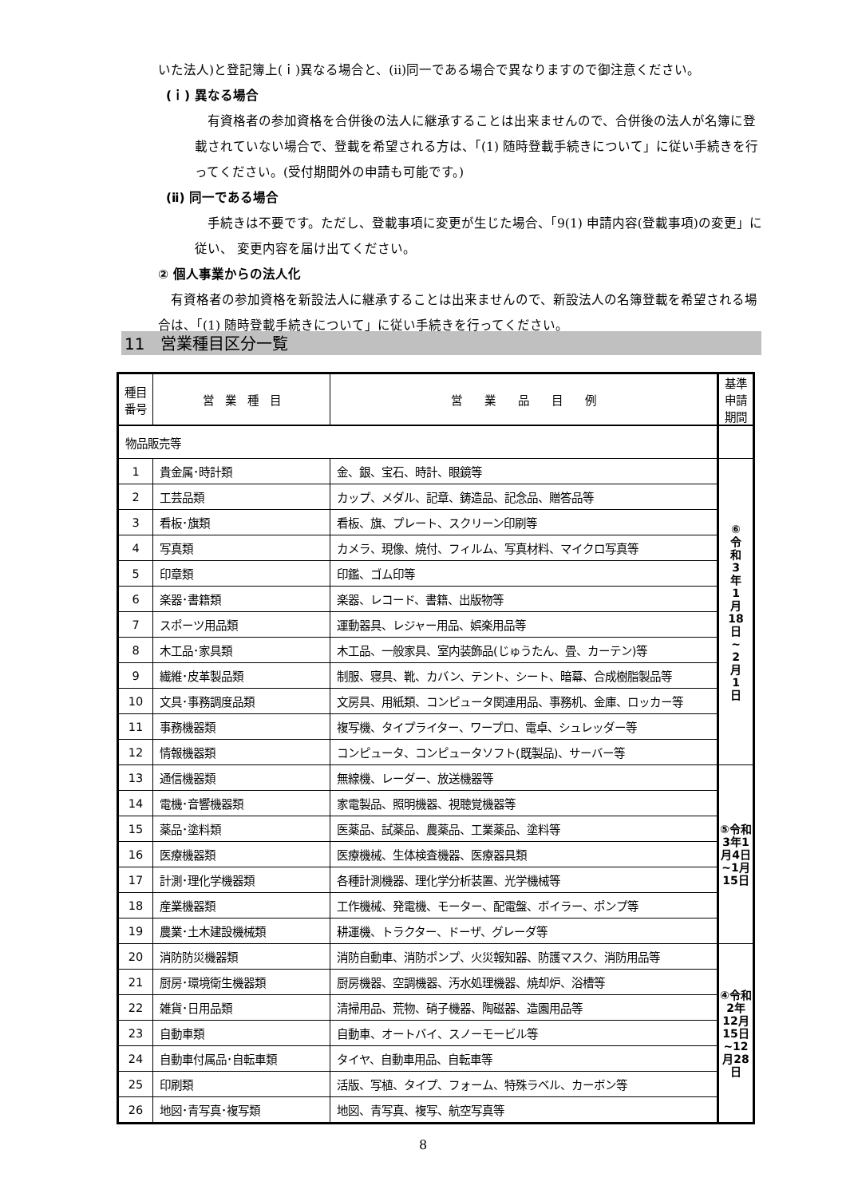いた法人)と登記簿上(ｉ)異なる場合と、(ⅱ)同一である場合で異なりますので御注意ください。
(ｉ) 異なる場合
有資格者の参加資格を合併後の法人に継承することは出来ませんので、合併後の法人が名簿に登載されていない場合で、登載を希望される方は、「(1) 随時登載手続きについて」に従い手続きを行ってください。(受付期間外の申請も可能です。)
(ⅱ) 同一である場合
手続きは不要です。ただし、登載事項に変更が生じた場合、「9(1) 申請内容(登載事項)の変更」に従い、 変更内容を届け出てください。
② 個人事業からの法人化
有資格者の参加資格を新設法人に継承することは出来ませんので、新設法人の名簿登載を希望される場合は、「(1) 随時登載手続きについて」に従い手続きを行ってください。
11　営業種目区分一覧
| 種目 番号 | 営 業 種 目 | 営 業 品 目 例 | 基準 申請 期間 |
| --- | --- | --- | --- |
| 物品販売等 | | | |
| 1 | 貴金属･時計類 | 金、銀、宝石、時計、眼鏡等 | ⑥ 令 和 3 年 1 月 18 日 ~ 2 月 1 日 |
| 2 | 工芸品類 | カップ、メダル、記章、鋳造品、記念品、贈答品等 | |
| 3 | 看板･旗類 | 看板、旗、プレート、スクリーン印刷等 | |
| 4 | 写真類 | カメラ、現像、焼付、フィルム、写真材料、マイクロ写真等 | |
| 5 | 印章類 | 印鑑、ゴム印等 | |
| 6 | 楽器･書籍類 | 楽器、レコード、書籍、出版物等 | |
| 7 | スポーツ用品類 | 運動器具、レジャー用品、娯楽用品等 | |
| 8 | 木工品･家具類 | 木工品、一般家具、室内装飾品(じゅうたん、畳、カーテン)等 | |
| 9 | 繊維･皮革製品類 | 制服、寝具、靴、カバン、テント、シート、暗幕、合成樹脂製品等 | |
| 10 | 文具･事務調度品類 | 文房具、用紙類、コンピュータ関連用品、事務机、金庫、ロッカー等 | |
| 11 | 事務機器類 | 複写機、タイプライター、ワープロ、電卓、シュレッダー等 | |
| 12 | 情報機器類 | コンピュータ、コンピュータソフト(既製品)、サーバー等 | |
| 13 | 通信機器類 | 無線機、レーダー、放送機器等 | ⑤令和3年1月4日~1月15日 |
| 14 | 電機･音響機器類 | 家電製品、照明機器、視聴覚機器等 | |
| 15 | 薬品･塗料類 | 医薬品、試薬品、農薬品、工業薬品、塗料等 | |
| 16 | 医療機器類 | 医療機械、生体検査機器、医療器具類 | |
| 17 | 計測･理化学機器類 | 各種計測機器、理化学分析装置、光学機械等 | |
| 18 | 産業機器類 | 工作機械、発電機、モーター、配電盤、ボイラー、ポンプ等 | |
| 19 | 農業･土木建設機械類 | 耕運機、トラクター、ドーザ、グレーダ等 | |
| 20 | 消防防災機器類 | 消防自動車、消防ポンプ、火災報知器、防護マスク、消防用品等 | ④令和2年12月15日~12月28日 |
| 21 | 厨房･環境衛生機器類 | 厨房機器、空調機器、汚水処理機器、焼却炉、浴槽等 | |
| 22 | 雑貨･日用品類 | 清掃用品、荒物、硝子機器、陶磁器、造園用品等 | |
| 23 | 自動車類 | 自動車、オートバイ、スノーモービル等 | |
| 24 | 自動車付属品･自転車類 | タイヤ、自動車用品、自転車等 | |
| 25 | 印刷類 | 活版、写植、タイプ、フォーム、特殊ラベル、カーボン等 | |
| 26 | 地図･青写真･複写類 | 地図、青写真、複写、航空写真等 | |
8